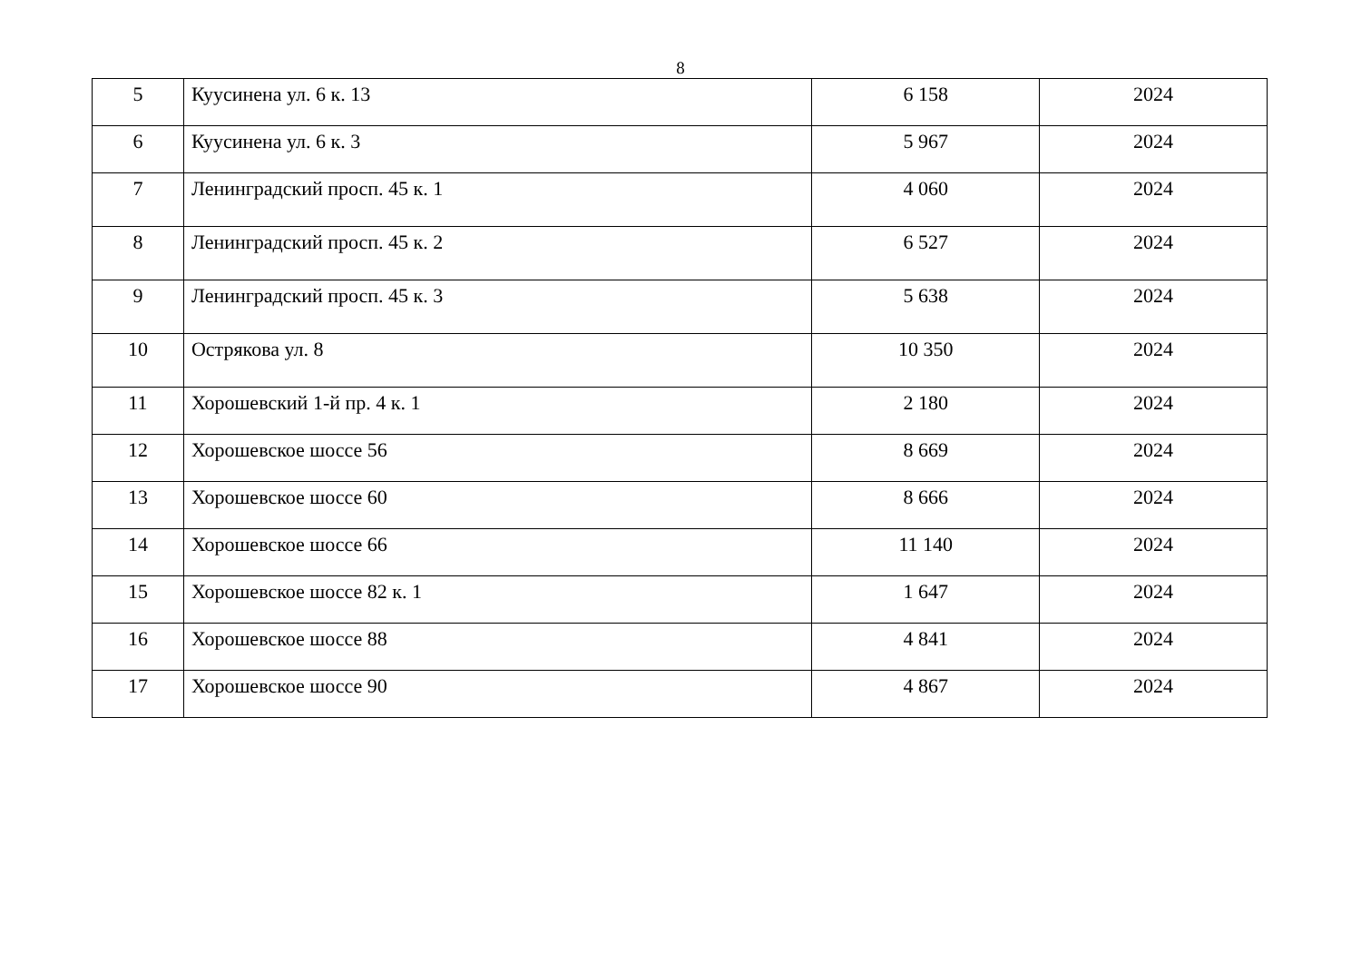8
| 5 | Куусинена ул. 6 к. 13 | 6 158 | 2024 |
| 6 | Куусинена ул. 6 к. 3 | 5 967 | 2024 |
| 7 | Ленинградский просп. 45 к. 1 | 4 060 | 2024 |
| 8 | Ленинградский просп. 45 к. 2 | 6 527 | 2024 |
| 9 | Ленинградский просп. 45 к. 3 | 5 638 | 2024 |
| 10 | Острякова ул. 8 | 10 350 | 2024 |
| 11 | Хорошевский 1-й пр. 4 к. 1 | 2 180 | 2024 |
| 12 | Хорошевское шоссе 56 | 8 669 | 2024 |
| 13 | Хорошевское шоссе 60 | 8 666 | 2024 |
| 14 | Хорошевское шоссе 66 | 11 140 | 2024 |
| 15 | Хорошевское шоссе 82 к. 1 | 1 647 | 2024 |
| 16 | Хорошевское шоссе 88 | 4 841 | 2024 |
| 17 | Хорошевское шоссе 90 | 4 867 | 2024 |